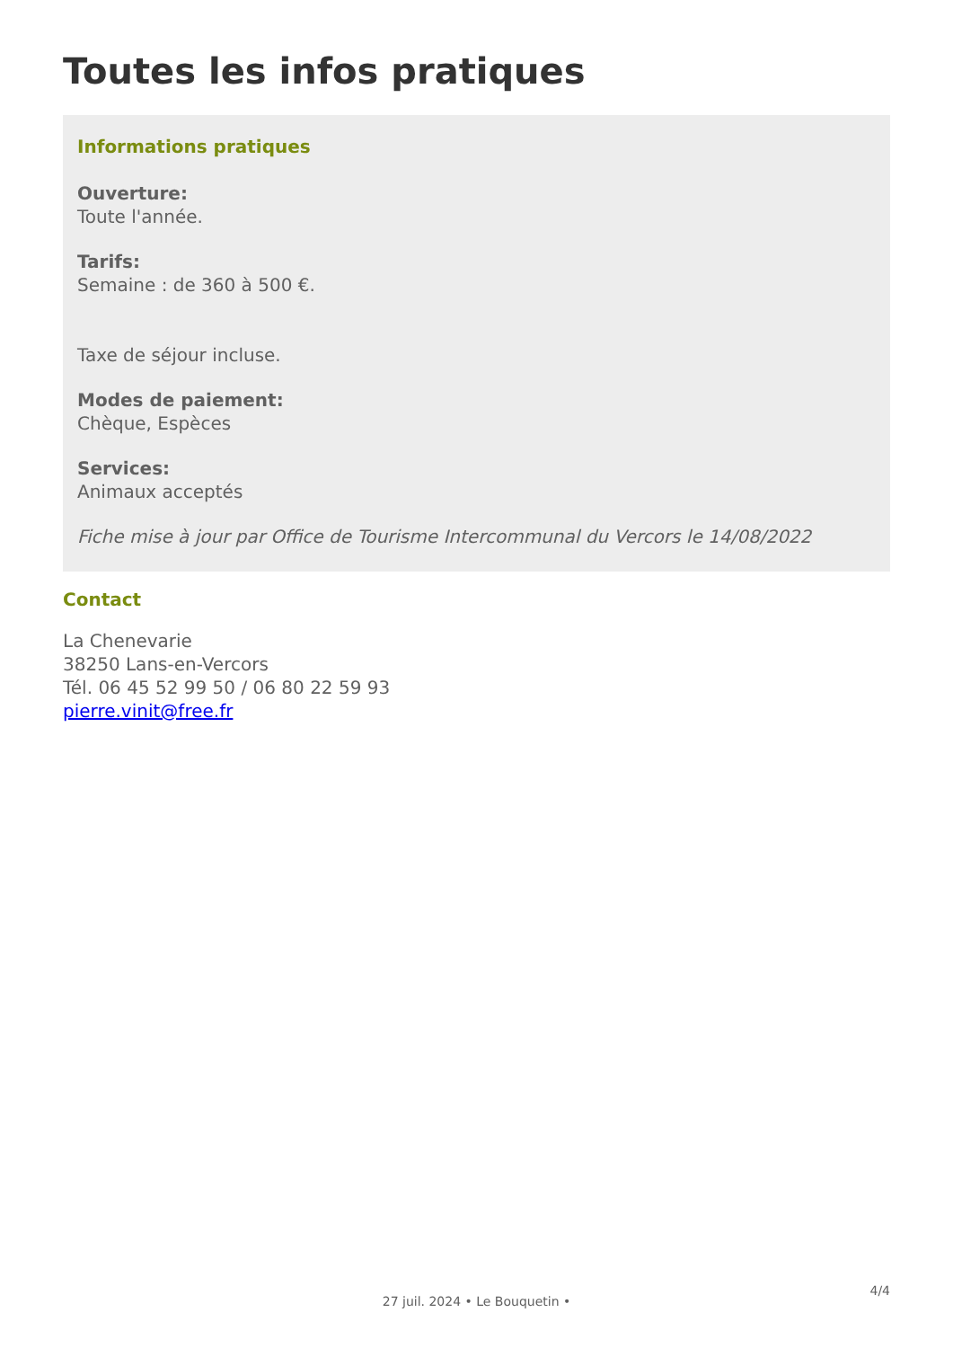Toutes les infos pratiques
Informations pratiques
Ouverture:
Toute l'année.
Tarifs:
Semaine : de 360 à 500 €.
Taxe de séjour incluse.
Modes de paiement:
Chèque, Espèces
Services:
Animaux acceptés
Fiche mise à jour par Office de Tourisme Intercommunal du Vercors le 14/08/2022
Contact
La Chenevarie
38250 Lans-en-Vercors
Tél. 06 45 52 99 50 / 06 80 22 59 93
pierre.vinit@free.fr
4/4
27 juil. 2024 • Le Bouquetin •